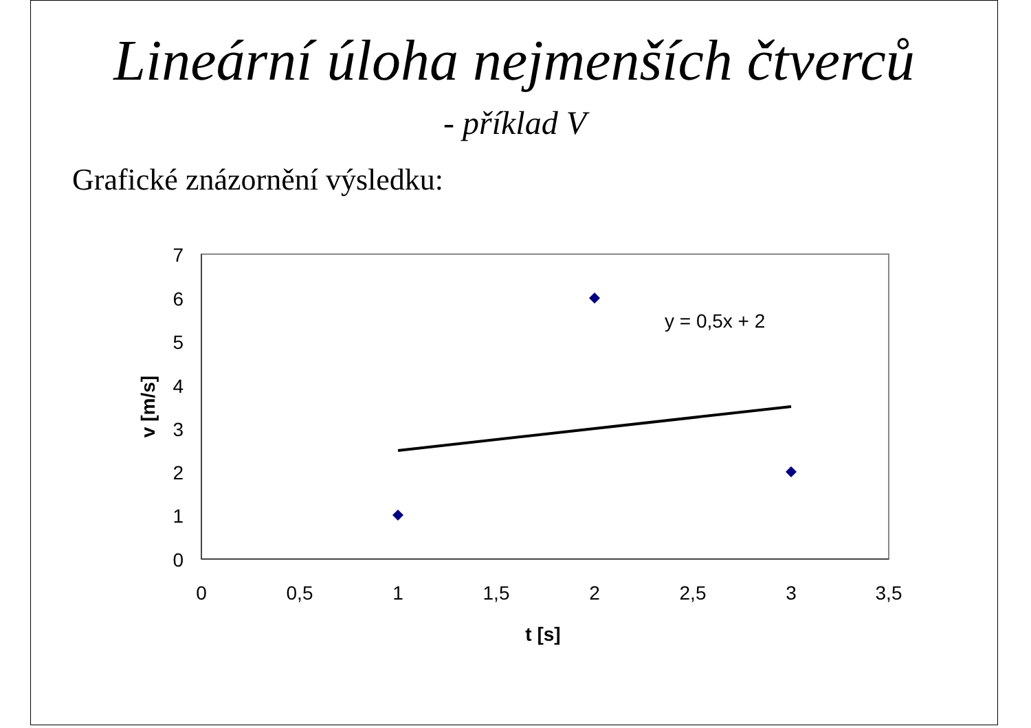Lineární úloha nejmenších čtverců
- příklad V
Grafické znázornění výsledku:
7
6
5
4
3
2
1
0
0
0,5
1
1,5
2
2,5
3
3,5
t [s]
v [m/s]
y = 0,5x + 2